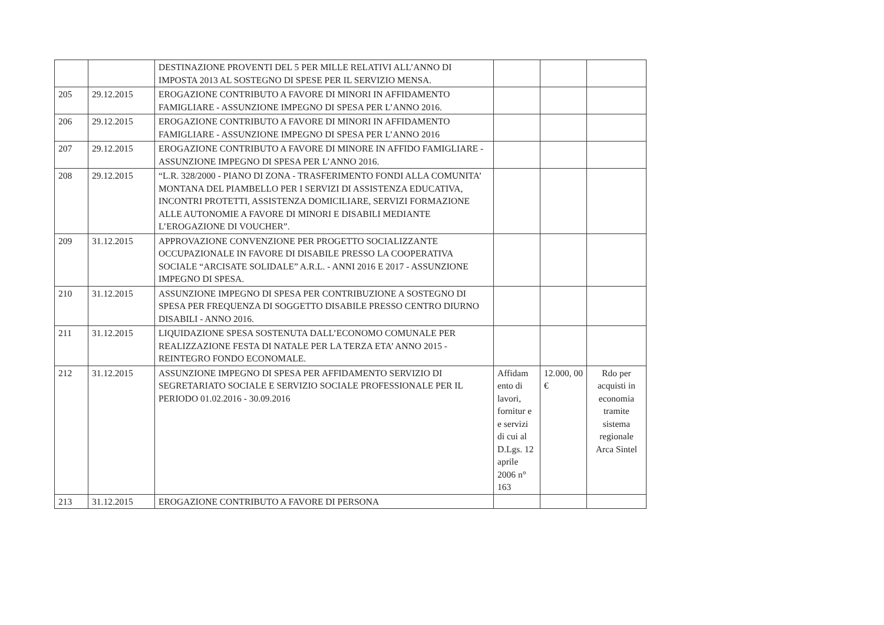| | | DESTINAZIONE PROVENTI DEL 5 PER MILLE RELATIVI ALL’ANNO DI IMPOSTA 2013 AL SOSTEGNO DI SPESE PER IL SERVIZIO MENSA. | | | |
| 205 | 29.12.2015 | EROGAZIONE CONTRIBUTO A FAVORE DI MINORI IN AFFIDAMENTO FAMIGLIARE - ASSUNZIONE IMPEGNO DI SPESA PER L’ANNO 2016. | | | |
| 206 | 29.12.2015 | EROGAZIONE CONTRIBUTO A FAVORE DI MINORI IN AFFIDAMENTO FAMIGLIARE - ASSUNZIONE IMPEGNO DI SPESA PER L’ANNO 2016 | | | |
| 207 | 29.12.2015 | EROGAZIONE CONTRIBUTO A FAVORE DI MINORE IN AFFIDO FAMIGLIARE - ASSUNZIONE IMPEGNO DI SPESA PER L’ANNO 2016. | | | |
| 208 | 29.12.2015 | “L.R. 328/2000 - PIANO DI ZONA - TRASFERIMENTO FONDI ALLA COMUNITA’ MONTANA DEL PIAMBELLO PER I SERVIZI DI ASSISTENZA EDUCATIVA, INCONTRI PROTETTI, ASSISTENZA DOMICILIARE, SERVIZI FORMAZIONE ALLE AUTONOMIE A FAVORE DI MINORI E DISABILI MEDIANTE L’EROGAZIONE DI VOUCHER”. | | | |
| 209 | 31.12.2015 | APPROVAZIONE CONVENZIONE PER PROGETTO SOCIALIZZANTE OCCUPAZIONALE IN FAVORE DI DISABILE PRESSO LA COOPERATIVA SOCIALE “ARCISATE SOLIDALE” A.R.L. - ANNI 2016 E 2017 - ASSUNZIONE IMPEGNO DI SPESA. | | | |
| 210 | 31.12.2015 | ASSUNZIONE IMPEGNO DI SPESA PER CONTRIBUZIONE A SOSTEGNO DI SPESA PER FREQUENZA DI SOGGETTO DISABILE PRESSO CENTRO DIURNO DISABILI - ANNO 2016. | | | |
| 211 | 31.12.2015 | LIQUIDAZIONE SPESA SOSTENUTA DALL’ECONOMO COMUNALE PER REALIZZAZIONE FESTA DI NATALE PER LA TERZA ETA’ ANNO 2015 - REINTEGRO FONDO ECONOMALE. | | | |
| 212 | 31.12.2015 | ASSUNZIONE IMPEGNO DI SPESA PER AFFIDAMENTO SERVIZIO DI SEGRETARIATO SOCIALE E SERVIZIO SOCIALE PROFESSIONALE PER IL PERIODO 01.02.2016 - 30.09.2016 | Affidam ento di lavori, fornitur e e servizi di cui al D.Lgs. 12 aprile 2006 n° 163 | 12.000, 00 € | Rdo per acquisti in economia tramite sistema regionale Arca Sintel |
| 213 | 31.12.2015 | EROGAZIONE CONTRIBUTO A FAVORE DI PERSONA | | | |